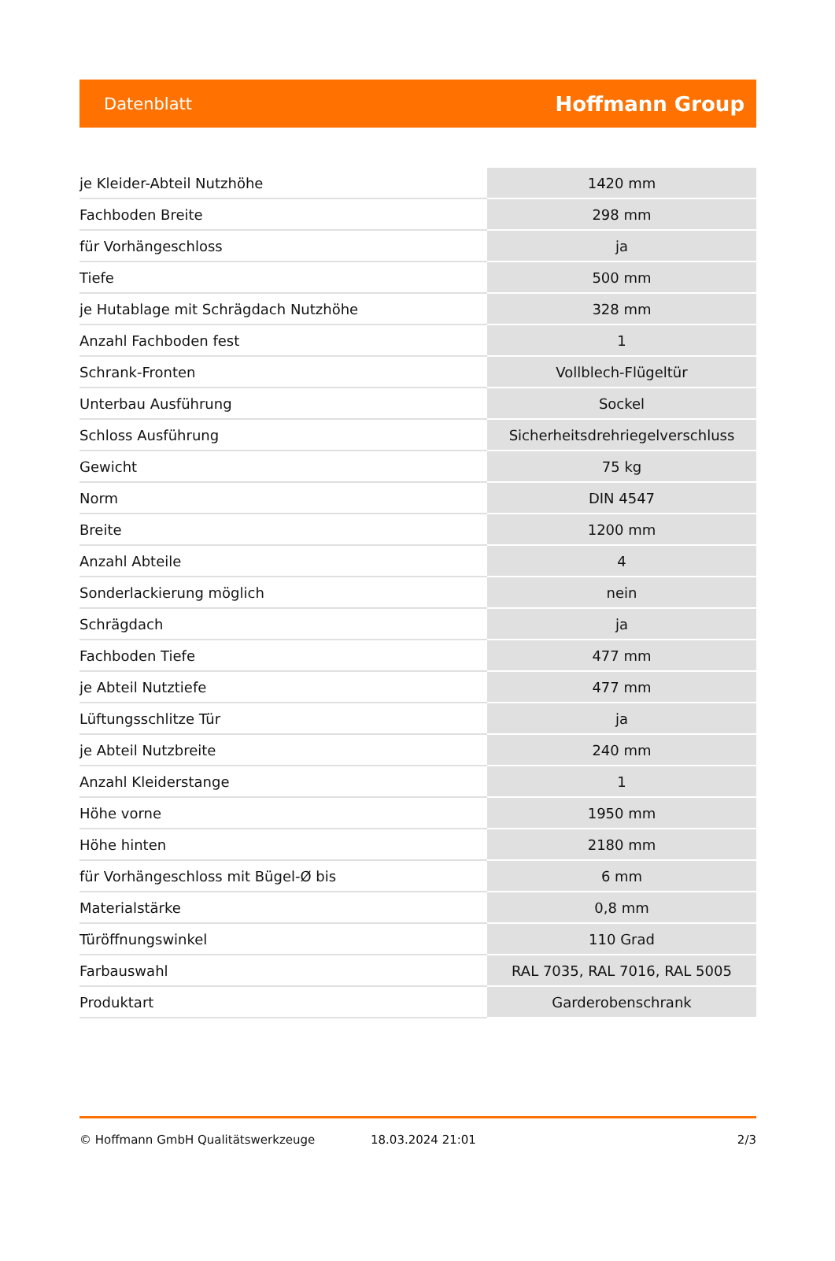Datenblatt Hoffmann Group
| je Kleider-Abteil Nutzhöhe | 1420 mm |
| Fachboden Breite | 298 mm |
| für Vorhängeschloss | ja |
| Tiefe | 500 mm |
| je Hutablage mit Schrägdach Nutzhöhe | 328 mm |
| Anzahl Fachboden fest | 1 |
| Schrank-Fronten | Vollblech-Flügeltür |
| Unterbau Ausführung | Sockel |
| Schloss Ausführung | Sicherheitsdrehriegelverschluss |
| Gewicht | 75 kg |
| Norm | DIN 4547 |
| Breite | 1200 mm |
| Anzahl Abteile | 4 |
| Sonderlackierung möglich | nein |
| Schrägdach | ja |
| Fachboden Tiefe | 477 mm |
| je Abteil Nutztiefe | 477 mm |
| Lüftungsschlitze Tür | ja |
| je Abteil Nutzbreite | 240 mm |
| Anzahl Kleiderstange | 1 |
| Höhe vorne | 1950 mm |
| Höhe hinten | 2180 mm |
| für Vorhängeschloss mit Bügel-Ø bis | 6 mm |
| Materialstärke | 0,8 mm |
| Türöffnungswinkel | 110 Grad |
| Farbauswahl | RAL 7035, RAL 7016, RAL 5005 |
| Produktart | Garderobenschrank |
© Hoffmann GmbH Qualitätswerkzeuge 18.03.2024 21:01 2/3